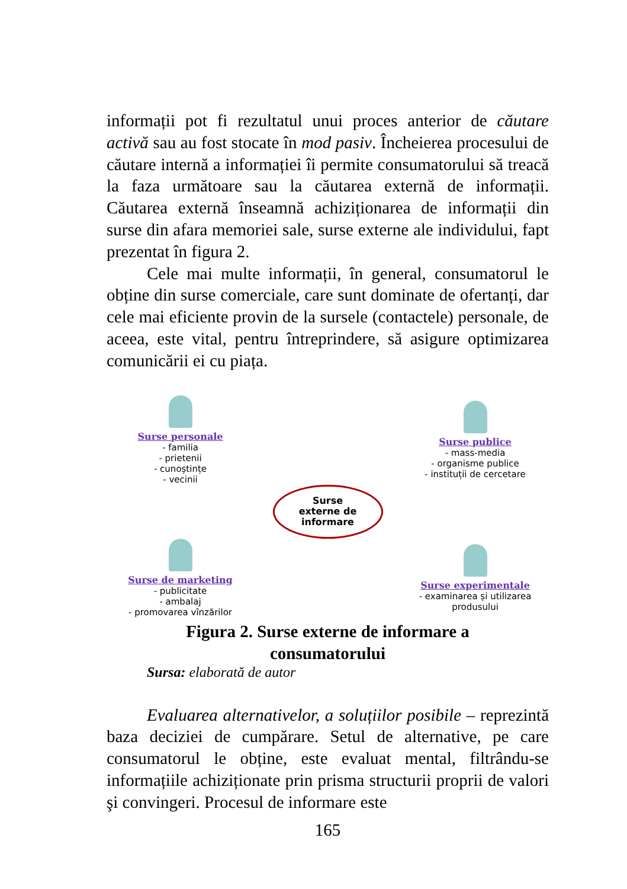informații pot fi rezultatul unui proces anterior de căutare activă sau au fost stocate în mod pasiv. Încheierea procesului de căutare internă a informației îi permite consumatorului să treacă la faza următoare sau la căutarea externă de informații. Căutarea externă înseamnă achiziționarea de informații din surse din afara memoriei sale, surse externe ale individului, fapt prezentat în figura 2.
Cele mai multe informații, în general, consumatorul le obține din surse comerciale, care sunt dominate de ofertanți, dar cele mai eficiente provin de la sursele (contactele) personale, de aceea, este vital, pentru întreprindere, să asigure optimizarea comunicării ei cu piața.
Surse personale
- familia
- prietenii
- cunoștințe
- vecinii
Surse publice
- mass-media
- organisme publice
- instituții de cercetare
Surse
externe de
informare
Surse de marketing
- publicitate
- ambalaj
- promovarea vînzărilor
Surse experimentale
- examinarea și utilizarea produsului
Figura 2. Surse externe de informare a
consumatorului
Sursa: elaborată de autor
Evaluarea alternativelor, a soluțiilor posibile – reprezintă baza deciziei de cumpărare. Setul de alternative, pe care consumatorul le obține, este evaluat mental, filtrându-se informațiile achiziționate prin prisma structurii proprii de valori şi convingeri. Procesul de informare este
165